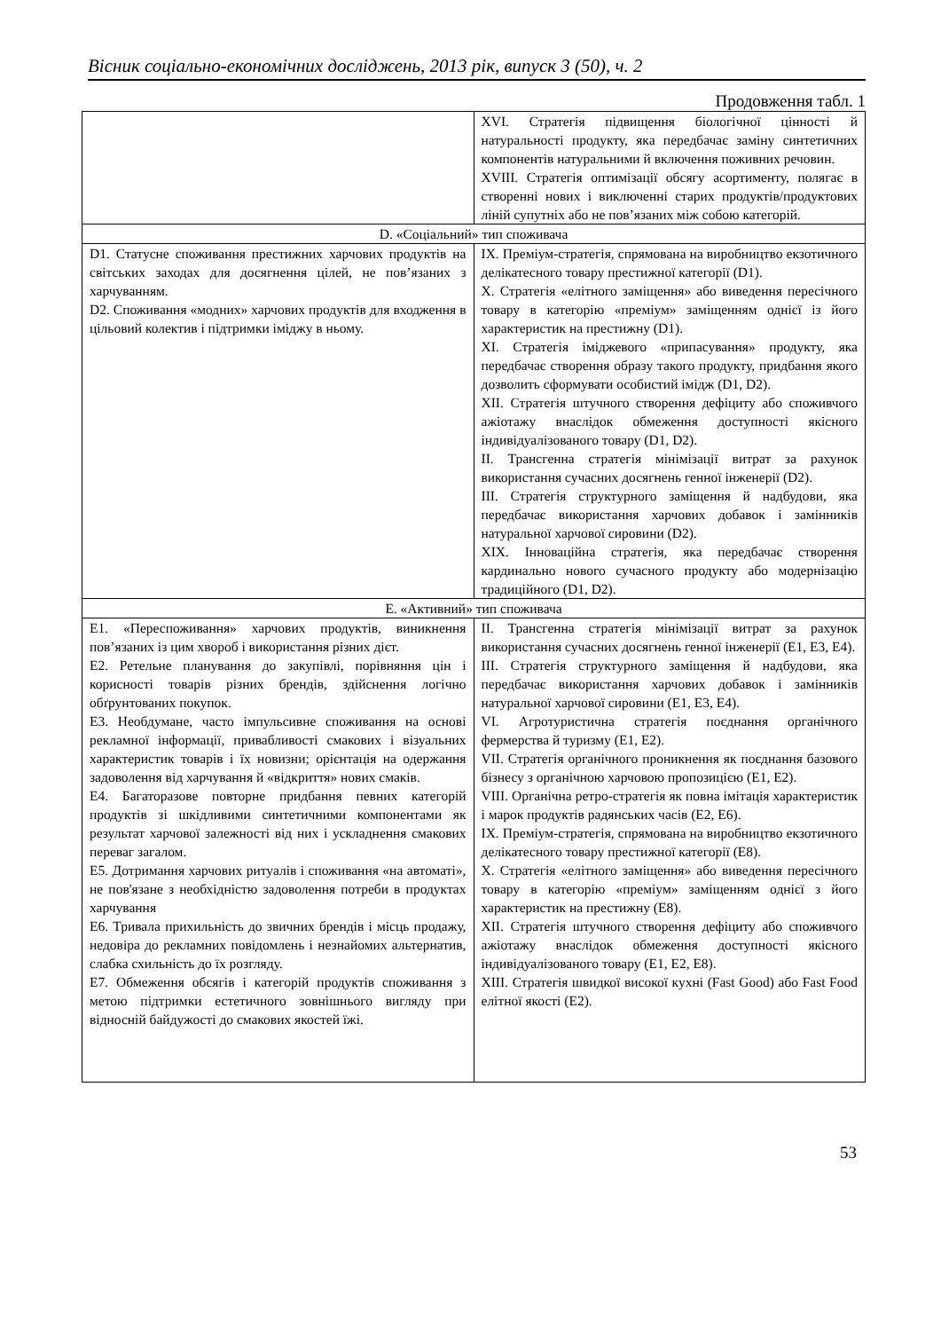Вісник соціально-економічних досліджень, 2013 рік, випуск 3 (50), ч. 2
Продовження табл. 1
| | XVI. Стратегія підвищення біологічної цінності й натуральності продукту, яка передбачає заміну синтетичних компонентів натуральними й включення поживних речовин. XVIII. Стратегія оптимізації обсягу асортименту, полягає в створенні нових і виключенні старих продуктів/продуктових ліній супутніх або не пов’язаних між собою категорій. |
| D. «Соціальний» тип споживача | |
| D1. Статусне споживання престижних харчових продуктів на світських заходах для досягнення цілей, не пов’язаних з харчуванням. D2. Споживання «модних» харчових продуктів для входження в цільовий колектив і підтримки іміджу в ньому. | IX. Преміум-стратегія, спрямована на виробництво екзотичного делікатесного товару престижної категорії (D1). X. Стратегія «елітного заміщення» або виведення пересічного товару в категорію «преміум» заміщенням однієї із його характеристик на престижну (D1). XI. Стратегія іміджевого «припасування» продукту, яка передбачає створення образу такого продукту, придбання якого дозволить сформувати особистий імідж (D1, D2). XII. Стратегія штучного створення дефіциту або споживчого ажіотажу внаслідок обмеження доступності якісного індивідуалізованого товару (D1, D2). II. Трансгенна стратегія мінімізації витрат за рахунок використання сучасних досягнень генної інженерії (D2). III. Стратегія структурного заміщення й надбудови, яка передбачає використання харчових добавок і замінників натуральної харчової сировини (D2). XIX. Інноваційна стратегія, яка передбачає створення кардинально нового сучасного продукту або модернізацію традиційного (D1, D2). |
| E. «Активний» тип споживача | |
| E1. «Переспоживання» харчових продуктів, виникнення пов’язаних із цим хвороб і використання різних дієт. E2. Ретельне планування до закупівлі, порівняння цін і корисності товарів різних брендів, здійснення логічно обґрунтованих покупок. E3. Необдумане, часто імпульсивне споживання на основі рекламної інформації, привабливості смакових і візуальних характеристик товарів і їх новизни; орієнтація на одержання задоволення від харчування й «відкриття» нових смаків. E4. Багаторазове повторне придбання певних категорій продуктів зі шкідливими синтетичними компонентами як результат харчової залежності від них і ускладнення смакових переваг загалом. E5. Дотримання харчових ритуалів і споживання «на автоматі», не пов'язане з необхідністю задоволення потреби в продуктах харчування E6. Тривала прихильність до звичних брендів і місць продажу, недовіра до рекламних повідомлень і незнайомих альтернатив, слабка схильність до їх розгляду. E7. Обмеження обсягів і категорій продуктів споживання з метою підтримки естетичного зовнішнього вигляду при відносній байдужості до смакових якостей їжі. | II. Трансгенна стратегія мінімізації витрат за рахунок використання сучасних досягнень генної інженерії (E1, E3, E4). III. Стратегія структурного заміщення й надбудови, яка передбачає використання харчових добавок і замінників натуральної харчової сировини (E1, E3, E4). VI. Агротуристична стратегія поєднання органічного фермерства й туризму (E1, E2). VII. Стратегія органічного проникнення як поєднання базового бізнесу з органічною харчовою пропозицією (E1, E2). VIII. Органічна ретро-стратегія як повна імітація характеристик і марок продуктів радянських часів (E2, E6). IX. Преміум-стратегія, спрямована на виробництво екзотичного делікатесного товару престижної категорії (E8). X. Стратегія «елітного заміщення» або виведення пересічного товару в категорію «преміум» заміщенням однієї з його характеристик на престижну (E8). XII. Стратегія штучного створення дефіциту або споживчого ажіотажу внаслідок обмеження доступності якісного індивідуалізованого товару (E1, E2, E8). XIII. Стратегія швидкої високої кухні (Fast Good) або Fast Food елітної якості (E2). |
53